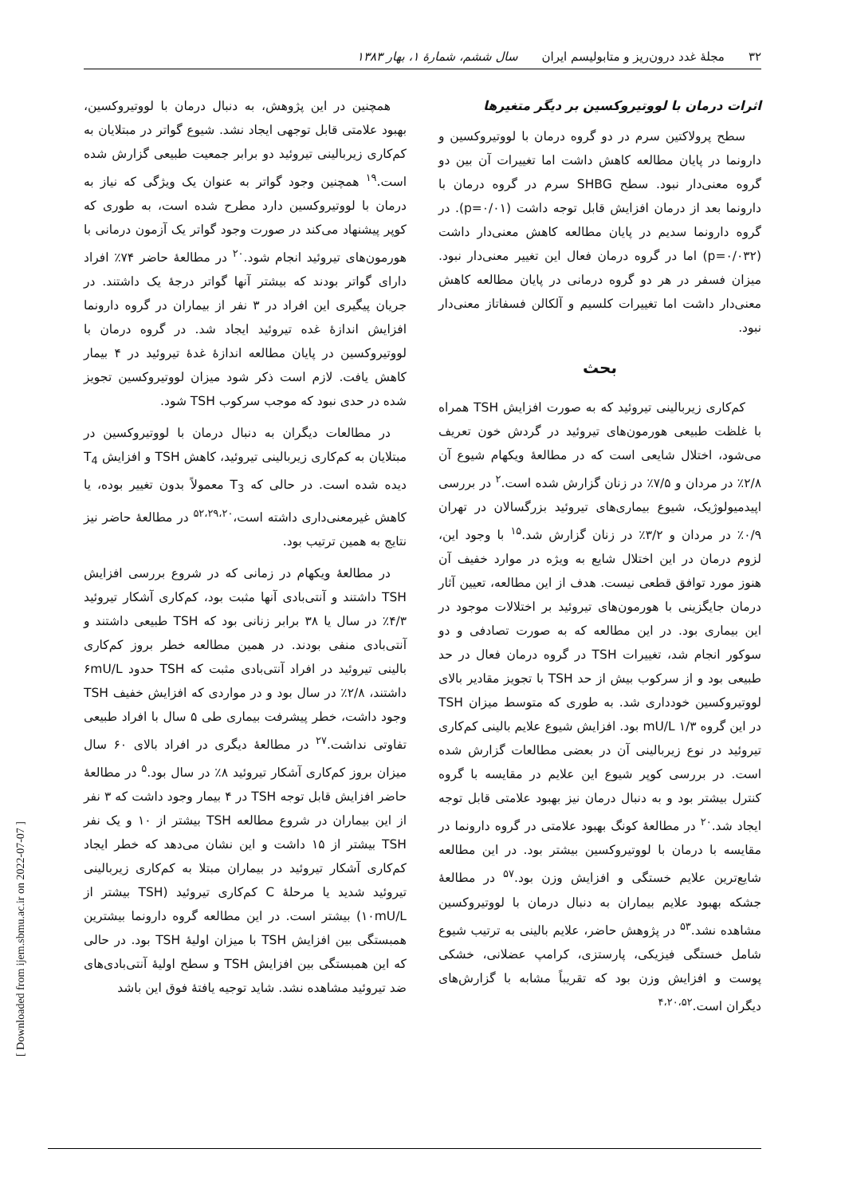۳۲ مجلهٔ غدد درون‌ریز و متابولیسم ایران سال ششم، شمارهٔ ۱، بهار ۱۳۸۳
اثرات درمان با لووتیروکسین بر دیگر متغیرها
سطح پرولاکتین سرم در دو گروه درمان با لووتیروکسین و دارونما در پایان مطالعه کاهش داشت اما تغییرات آن بین دو گروه معنی‌دار نبود. سطح SHBG سرم در گروه درمان با دارونما بعد از درمان افزایش قابل توجه داشت (p=۰/۰۱). در گروه دارونما سدیم در پایان مطالعه کاهش معنی‌دار داشت (p=۰/۰۳۲) اما در گروه درمان فعال این تغییر معنی‌دار نبود. میزان فسفر در هر دو گروه درمانی در پایان مطالعه کاهش معنی‌دار داشت اما تغییرات کلسیم و آلکالن فسفاتاز معنی‌دار نبود.
بحث
کم‌کاری زیربالینی تیروئید که به صورت افزایش TSH همراه با غلظت طبیعی هورمون‌های تیروئید در گردش خون تعریف می‌شود، اختلال شایعی است که در مطالعهٔ ویکهام شیوع آن ۲/۸٪ در مردان و ۷/۵٪ در زنان گزارش شده است.<sup>۲</sup> در بررسی اپیدمیولوژیک، شیوع بیماری‌های تیروئید بزرگسالان در تهران ۰/۹٪ در مردان و ۳/۲٪ در زنان گزارش شد.<sup>۱۵</sup> با وجود این، لزوم درمان در این اختلال شایع به ویژه در موارد خفیف آن هنوز مورد توافق قطعی نیست. هدف از این مطالعه، تعیین آثار درمان جایگزینی با هورمون‌های تیروئید بر اختلالات موجود در این بیماری بود. در این مطالعه که به صورت تصادفی و دو سوکور انجام شد، تغییرات TSH در گروه درمان فعال در حد طبیعی بود و از سرکوب بیش از حد TSH با تجویز مقادیر بالای لووتیروکسین خودداری شد. به طوری که متوسط میزان TSH در این گروه ۱/۳ mU/L بود. افزایش شیوع علایم بالینی کم‌کاری تیروئید در نوع زیربالینی آن در بعضی مطالعات گزارش شده است. در بررسی کوپر شیوع این علایم در مقایسه با گروه کنترل بیشتر بود و به دنبال درمان نیز بهبود علامتی قابل توجه ایجاد شد.<sup>۲۰</sup> در مطالعهٔ کونگ بهبود علامتی در گروه دارونما در مقایسه با درمان با لووتیروکسین بیشتر بود. در این مطالعه شایع‌ترین علایم خستگی و افزایش وزن بود.<sup>۵۷</sup> در مطالعهٔ جشکه بهبود علایم بیماران به دنبال درمان با لووتیروکسین مشاهده نشد.<sup>۵۳</sup> در پژوهش حاضر، علایم بالینی به ترتیب شیوع شامل خستگی فیزیکی، پارستزی، کرامپ عضلانی، خشکی پوست و افزایش وزن بود که تقریباً مشابه با گزارش‌های دیگران است.<sup>۴،۲۰،۵۲</sup>
همچنین در این پژوهش، به دنبال درمان با لووتیروکسین، بهبود علامتی قابل توجهی ایجاد نشد. شیوع گواتر در مبتلایان به کم‌کاری زیربالینی تیروئید دو برابر جمعیت طبیعی گزارش شده است.<sup>۱۹</sup> همچنین وجود گواتر به عنوان یک ویژگی که نیاز به درمان با لووتیروکسین دارد مطرح شده است، به طوری که کوپر پیشنهاد می‌کند در صورت وجود گواتر یک آزمون درمانی با هورمون‌های تیروئید انجام شود.<sup>۲۰</sup> در مطالعهٔ حاضر ۷۴٪ افراد دارای گواتر بودند که بیشتر آنها گواتر درجهٔ یک داشتند. در جریان پیگیری این افراد در ۳ نفر از بیماران در گروه دارونما افزایش اندازهٔ غده تیروئید ایجاد شد. در گروه درمان با لووتیروکسین در پایان مطالعه اندازهٔ غدهٔ تیروئید در ۴ بیمار کاهش یافت. لازم است ذکر شود میزان لووتیروکسین تجویز شده در حدی نبود که موجب سرکوب TSH شود.
در مطالعات دیگران به دنبال درمان با لووتیروکسین در مبتلایان به کم‌کاری زیربالینی تیروئید، کاهش TSH و افزایش T<sub>4</sub> دیده شده است. در حالی که T<sub>3</sub> معمولاً بدون تغییر بوده، یا کاهش غیرمعنی‌داری داشته است،<sup>۵۲،۲۹،۲۰</sup> در مطالعهٔ حاضر نیز نتایج به همین ترتیب بود.
در مطالعهٔ ویکهام در زمانی که در شروع بررسی افزایش TSH داشتند و آنتی‌بادی آنها مثبت بود، کم‌کاری آشکار تیروئید ۴/۳٪ در سال یا ۳۸ برابر زنانی بود که TSH طبیعی داشتند و آنتی‌بادی منفی بودند. در همین مطالعه خطر بروز کم‌کاری بالینی تیروئید در افراد آنتی‌بادی مثبت که TSH حدود ۶mU/L داشتند، ۲/۸٪ در سال بود و در مواردی که افزایش خفیف TSH وجود داشت، خطر پیشرفت بیماری طی ۵ سال با افراد طبیعی تفاوتی نداشت.<sup>۲۷</sup> در مطالعهٔ دیگری در افراد بالای ۶۰ سال میزان بروز کم‌کاری آشکار تیروئید ۸٪ در سال بود.<sup>۵</sup> در مطالعهٔ حاضر افزایش قابل توجه TSH در ۴ بیمار وجود داشت که ۳ نفر از این بیماران در شروع مطالعه TSH بیشتر از ۱۰ و یک نفر TSH بیشتر از ۱۵ داشت و این نشان می‌دهد که خطر ایجاد کم‌کاری آشکار تیروئید در بیماران مبتلا به کم‌کاری زیربالینی تیروئید شدید یا مرحلهٔ C کم‌کاری تیروئید (TSH بیشتر از ۱۰mU/L) بیشتر است. در این مطالعه گروه دارونما بیشترین همبستگی بین افزایش TSH با میزان اولیهٔ TSH بود. در حالی که این همبستگی بین افزایش TSH و سطح اولیهٔ آنتی‌بادی‌های ضد تیروئید مشاهده نشد. شاید توجیه یافتهٔ فوق این باشد
[ Downloaded from ijem.sbmu.ac.ir on 2022-07-07 ]